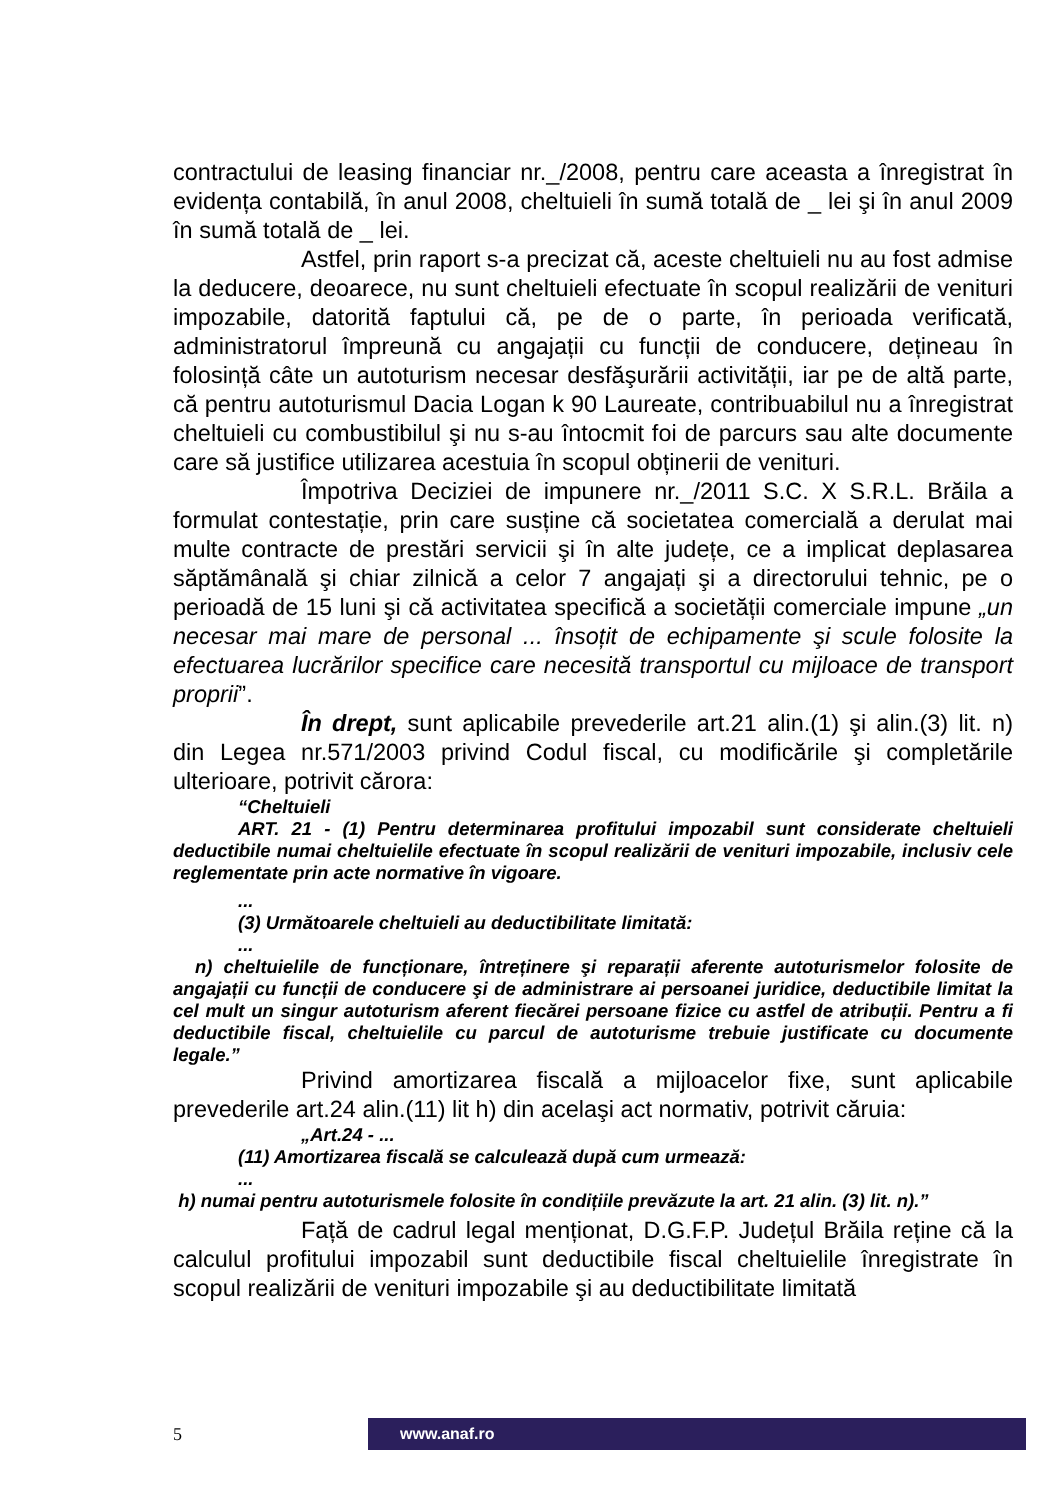contractului de leasing financiar nr._/2008, pentru care aceasta a înregistrat în evidența contabilă, în anul 2008, cheltuieli în sumă totală de _ lei şi în anul 2009 în sumă totală de _ lei.
Astfel, prin raport s-a precizat că, aceste cheltuieli nu au fost admise la deducere, deoarece, nu sunt cheltuieli efectuate în scopul realizării de venituri impozabile, datorită faptului că, pe de o parte, în perioada verificată, administratorul împreună cu angajații cu funcții de conducere, dețineau în folosință câte un autoturism necesar desfăşurării activității, iar pe de altă parte, că pentru autoturismul Dacia Logan k 90 Laureate, contribuabilul nu a înregistrat cheltuieli cu combustibilul şi nu s-au întocmit foi de parcurs sau alte documente care să justifice utilizarea acestuia în scopul obținerii de venituri.
Împotriva Deciziei de impunere nr._/2011 S.C. X S.R.L. Brăila a formulat contestație, prin care susține că societatea comercială a derulat mai multe contracte de prestări servicii şi în alte județe, ce a implicat deplasarea săptămânală şi chiar zilnică a celor 7 angajați şi a directorului tehnic, pe o perioadă de 15 luni şi că activitatea specifică a societății comerciale impune „un necesar mai mare de personal ... însoțit de echipamente şi scule folosite la efectuarea lucrărilor specifice care necesită transportul cu mijloace de transport proprii”.
În drept, sunt aplicabile prevederile art.21 alin.(1) şi alin.(3) lit. n) din Legea nr.571/2003 privind Codul fiscal, cu modificările şi completările ulterioare, potrivit cărora:
“Cheltuieli
ART. 21 - (1) Pentru determinarea profitului impozabil sunt considerate cheltuieli deductibile numai cheltuielile efectuate în scopul realizării de venituri impozabile, inclusiv cele reglementate prin acte normative în vigoare.
...
(3) Următoarele cheltuieli au deductibilitate limitată:
...
n) cheltuielile de funcționare, întreținere şi reparații aferente autoturismelor folosite de angajații cu funcții de conducere şi de administrare ai persoanei juridice, deductibile limitat la cel mult un singur autoturism aferent fiecărei persoane fizice cu astfel de atribuții. Pentru a fi deductibile fiscal, cheltuielile cu parcul de autoturisme trebuie justificate cu documente legale.”
Privind amortizarea fiscală a mijloacelor fixe, sunt aplicabile prevederile art.24 alin.(11) lit h) din acelaşi act normativ, potrivit căruia:
„Art.24 - ...
(11) Amortizarea fiscală se calculează după cum urmează:
...
h) numai pentru autoturismele folosite în condițiile prevăzute la art. 21 alin. (3) lit. n).”
Față de cadrul legal menționat, D.G.F.P. Județul Brăila reține că la calculul profitului impozabil sunt deductibile fiscal cheltuielile înregistrate în scopul realizării de venituri impozabile şi au deductibilitate limitată
5
www.anaf.ro